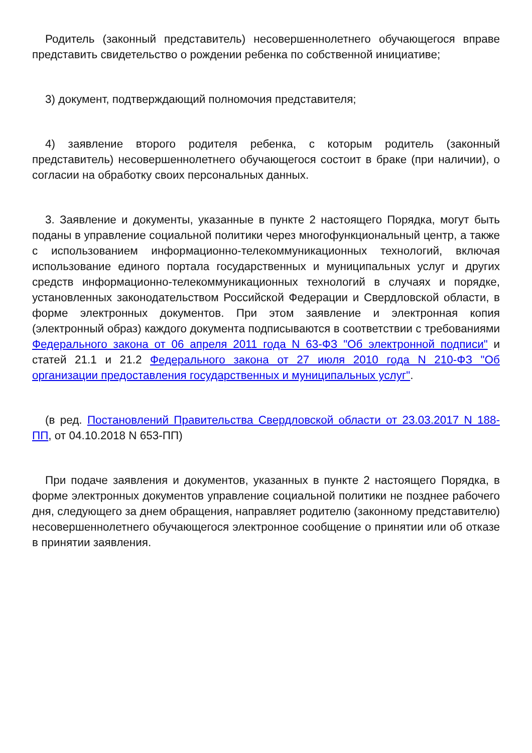Родитель (законный представитель) несовершеннолетнего обучающегося вправе представить свидетельство о рождении ребенка по собственной инициативе;
3) документ, подтверждающий полномочия представителя;
4) заявление второго родителя ребенка, с которым родитель (законный представитель) несовершеннолетнего обучающегося состоит в браке (при наличии), о согласии на обработку своих персональных данных.
3. Заявление и документы, указанные в пункте 2 настоящего Порядка, могут быть поданы в управление социальной политики через многофункциональный центр, а также с использованием информационно-телекоммуникационных технологий, включая использование единого портала государственных и муниципальных услуг и других средств информационно-телекоммуникационных технологий в случаях и порядке, установленных законодательством Российской Федерации и Свердловской области, в форме электронных документов. При этом заявление и электронная копия (электронный образ) каждого документа подписываются в соответствии с требованиями Федерального закона от 06 апреля 2011 года N 63-ФЗ "Об электронной подписи" и статей 21.1 и 21.2 Федерального закона от 27 июля 2010 года N 210-ФЗ "Об организации предоставления государственных и муниципальных услуг".
(в ред. Постановлений Правительства Свердловской области от 23.03.2017 N 188-ПП, от 04.10.2018 N 653-ПП)
При подаче заявления и документов, указанных в пункте 2 настоящего Порядка, в форме электронных документов управление социальной политики не позднее рабочего дня, следующего за днем обращения, направляет родителю (законному представителю) несовершеннолетнего обучающегося электронное сообщение о принятии или об отказе в принятии заявления.